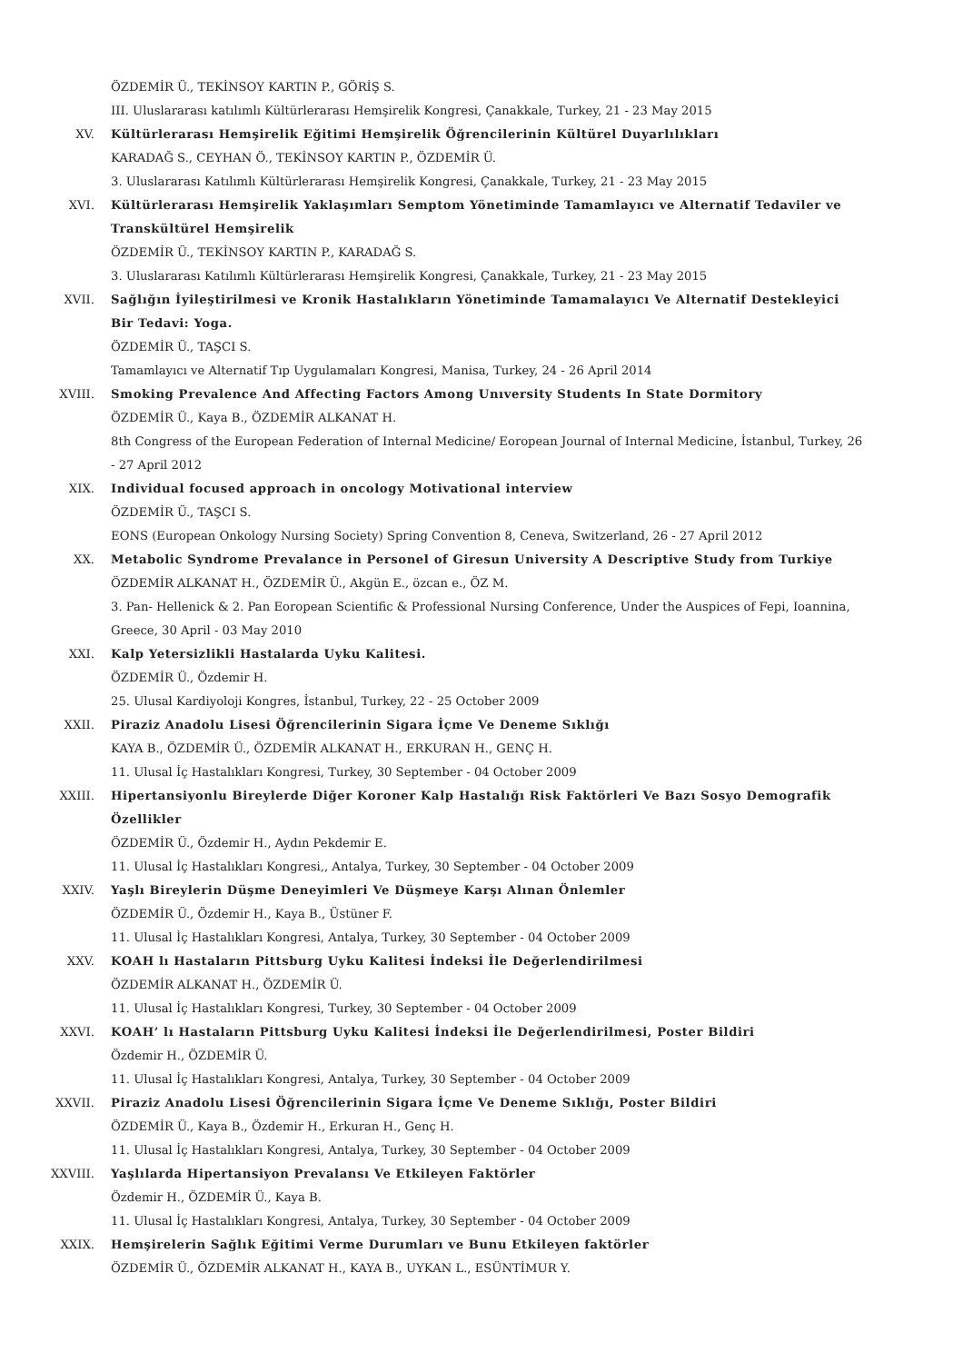ÖZDEMİR Ü., TEKİNSOY KARTIN P., GÖRİŞ S.
III. Uluslararası katılımlı Kültürlerarası Hemşirelik Kongresi, Çanakkale, Turkey, 21 - 23 May 2015
XV. Kültürlerarası Hemşirelik Eğitimi Hemşirelik Öğrencilerinin Kültürel Duyarlılıkları
KARADAĞ S., CEYHAN Ö., TEKİNSOY KARTIN P., ÖZDEMİR Ü.
3. Uluslararası Katılımlı Kültürlerarası Hemşirelik Kongresi, Çanakkale, Turkey, 21 - 23 May 2015
XVI. Kültürlerarası Hemşirelik Yaklaşımları Semptom Yönetiminde Tamamlayıcı ve Alternatif Tedaviler ve Transkültürel Hemşirelik
ÖZDEMİR Ü., TEKİNSOY KARTIN P., KARADAĞ S.
3. Uluslararası Katılımlı Kültürlerarası Hemşirelik Kongresi, Çanakkale, Turkey, 21 - 23 May 2015
XVII. Sağlığın İyileştirilmesi ve Kronik Hastalıkların Yönetiminde Tamamalayıcı Ve Alternatif Destekleyici Bir Tedavi: Yoga.
ÖZDEMİR Ü., TAŞCI S.
Tamamlayıcı ve Alternatif Tıp Uygulamaları Kongresi, Manisa, Turkey, 24 - 26 April 2014
XVIII. Smoking Prevalence And Affecting Factors Among Unıversity Students In State Dormitory
ÖZDEMİR Ü., Kaya B., ÖZDEMİR ALKANAT H.
8th Congress of the European Federation of Internal Medicine/ Eoropean Journal of Internal Medicine, İstanbul, Turkey, 26 - 27 April 2012
XIX. Individual focused approach in oncology Motivational interview
ÖZDEMİR Ü., TAŞCI S.
EONS (European Onkology Nursing Society) Spring Convention 8, Ceneva, Switzerland, 26 - 27 April 2012
XX. Metabolic Syndrome Prevalance in Personel of Giresun University A Descriptive Study from Turkiye
ÖZDEMİR ALKANAT H., ÖZDEMİR Ü., Akgün E., özcan e., ÖZ M.
3. Pan- Hellenick & 2. Pan Eoropean Scientific & Professional Nursing Conference, Under the Auspices of Fepi, Ioannina, Greece, 30 April - 03 May 2010
XXI. Kalp Yetersizlikli Hastalarda Uyku Kalitesi.
ÖZDEMİR Ü., Özdemir H.
25. Ulusal Kardiyoloji Kongres, İstanbul, Turkey, 22 - 25 October 2009
XXII. Piraziz Anadolu Lisesi Öğrencilerinin Sigara İçme Ve Deneme Sıklığı
KAYA B., ÖZDEMİR Ü., ÖZDEMİR ALKANAT H., ERKURAN H., GENÇ H.
11. Ulusal İç Hastalıkları Kongresi, Turkey, 30 September - 04 October 2009
XXIII. Hipertansiyonlu Bireylerde Diğer Koroner Kalp Hastalığı Risk Faktörleri Ve Bazı Sosyo Demografik Özellikler
ÖZDEMİR Ü., Özdemir H., Aydın Pekdemir E.
11. Ulusal İç Hastalıkları Kongresi,, Antalya, Turkey, 30 September - 04 October 2009
XXIV. Yaşlı Bireylerin Düşme Deneyimleri Ve Düşmeye Karşı Alınan Önlemler
ÖZDEMİR Ü., Özdemir H., Kaya B., Üstüner F.
11. Ulusal İç Hastalıkları Kongresi, Antalya, Turkey, 30 September - 04 October 2009
XXV. KOAH lı Hastaların Pittsburg Uyku Kalitesi İndeksi İle Değerlendirilmesi
ÖZDEMİR ALKANAT H., ÖZDEMİR Ü.
11. Ulusal İç Hastalıkları Kongresi, Turkey, 30 September - 04 October 2009
XXVI. KOAH’ lı Hastaların Pittsburg Uyku Kalitesi İndeksi İle Değerlendirilmesi, Poster Bildiri
Özdemir H., ÖZDEMİR Ü.
11. Ulusal İç Hastalıkları Kongresi, Antalya, Turkey, 30 September - 04 October 2009
XXVII. Piraziz Anadolu Lisesi Öğrencilerinin Sigara İçme Ve Deneme Sıklığı, Poster Bildiri
ÖZDEMİR Ü., Kaya B., Özdemir H., Erkuran H., Genç H.
11. Ulusal İç Hastalıkları Kongresi, Antalya, Turkey, 30 September - 04 October 2009
XXVIII. Yaşlılarda Hipertansiyon Prevalansı Ve Etkileyen Faktörler
Özdemir H., ÖZDEMİR Ü., Kaya B.
11. Ulusal İç Hastalıkları Kongresi, Antalya, Turkey, 30 September - 04 October 2009
XXIX. Hemşirelerin Sağlık Eğitimi Verme Durumları ve Bunu Etkileyen faktörler
ÖZDEMİR Ü., ÖZDEMİR ALKANAT H., KAYA B., UYKAN L., ESÜNTİMUR Y.